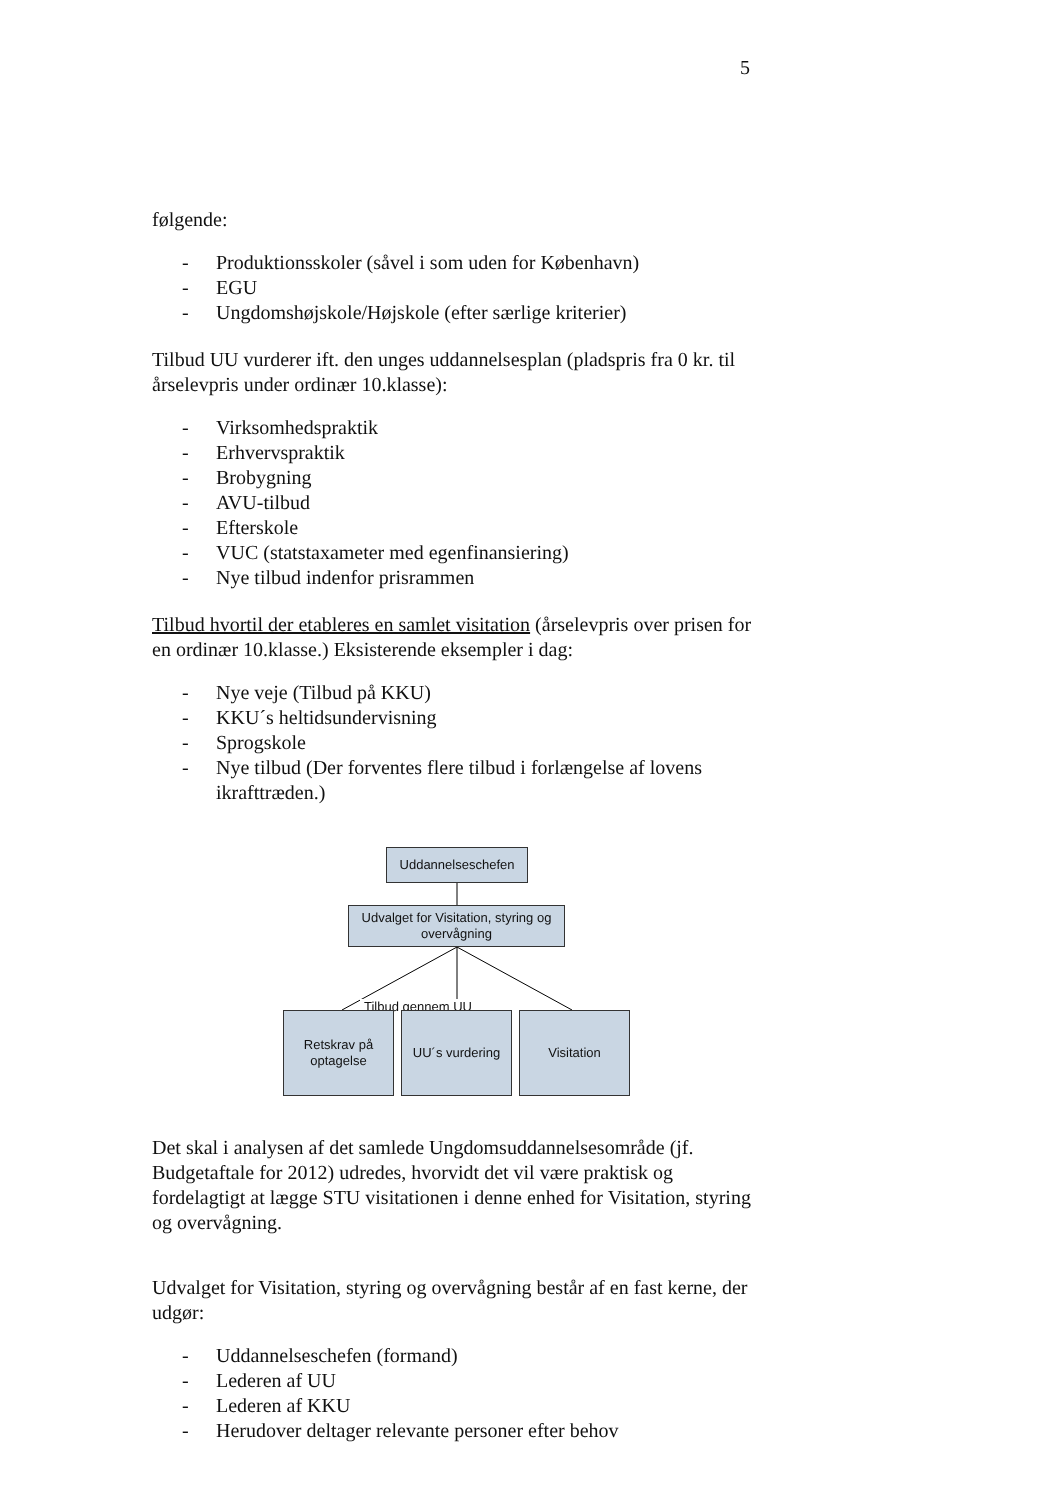5
følgende:
- Produktionsskoler (såvel i som uden for København)
- EGU
- Ungdomshøjskole/Højskole (efter særlige kriterier)
Tilbud UU vurderer ift. den unges uddannelsesplan (pladspris fra 0 kr. til årselevpris under ordinær 10.klasse):
- Virksomhedspraktik
- Erhvervspraktik
- Brobygning
- AVU-tilbud
- Efterskole
- VUC (statstaxameter med egenfinansiering)
- Nye tilbud indenfor prisrammen
Tilbud hvortil der etableres en samlet visitation (årselevpris over prisen for en ordinær 10.klasse.) Eksisterende eksempler i dag:
- Nye veje (Tilbud på KKU)
- KKU´s heltidsundervisning
- Sprogskole
- Nye tilbud (Der forventes flere tilbud i forlængelse af lovens ikrafttræden.)
Uddannelseschefen
Udvalget for Visitation, styring og overvågning
Tilbud gennem UU
Retskrav på optagelse
UU´s vurdering Visitation
Det skal i analysen af det samlede Ungdomsuddannelsesområde (jf. Budgetaftale for 2012) udredes, hvorvidt det vil være praktisk og fordelagtigt at lægge STU visitationen i denne enhed for Visitation, styring og overvågning.
Udvalget for Visitation, styring og overvågning består af en fast kerne, der udgør:
- Uddannelseschefen (formand)
- Lederen af UU
- Lederen af KKU
- Herudover deltager relevante personer efter behov